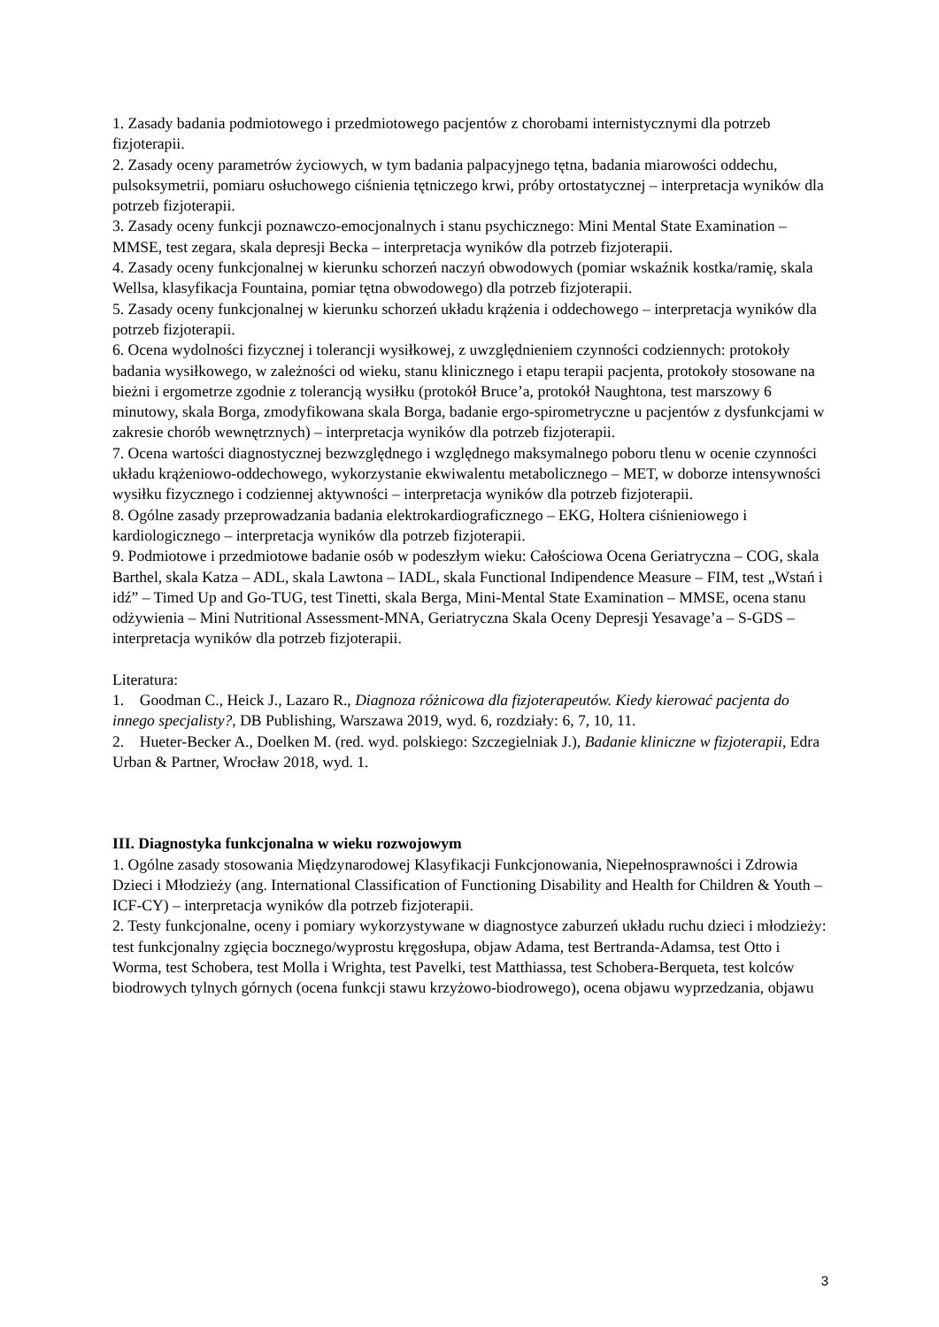1. Zasady badania podmiotowego i przedmiotowego pacjentów z chorobami internistycznymi dla potrzeb fizjoterapii.
2. Zasady oceny parametrów życiowych, w tym badania palpacyjnego tętna, badania miarowości oddechu, pulsoksymetrii, pomiaru osłuchowego ciśnienia tętniczego krwi, próby ortostatycznej – interpretacja wyników dla potrzeb fizjoterapii.
3. Zasady oceny funkcji poznawczo-emocjonalnych i stanu psychicznego: Mini Mental State Examination – MMSE, test zegara, skala depresji Becka – interpretacja wyników dla potrzeb fizjoterapii.
4. Zasady oceny funkcjonalnej w kierunku schorzeń naczyń obwodowych (pomiar wskaźnik kostka/ramię, skala Wellsa, klasyfikacja Fountaina, pomiar tętna obwodowego) dla potrzeb fizjoterapii.
5. Zasady oceny funkcjonalnej w kierunku schorzeń układu krążenia i oddechowego – interpretacja wyników dla potrzeb fizjoterapii.
6. Ocena wydolności fizycznej i tolerancji wysiłkowej, z uwzględnieniem czynności codziennych: protokoły badania wysiłkowego, w zależności od wieku, stanu klinicznego i etapu terapii pacjenta, protokoły stosowane na bieżni i ergometrze zgodnie z tolerancją wysiłku (protokół Bruce’a, protokół Naughtona, test marszowy 6 minutowy, skala Borga, zmodyfikowana skala Borga, badanie ergo-spirometryczne u pacjentów z dysfunkcjami w zakresie chorób wewnętrznych) – interpretacja wyników dla potrzeb fizjoterapii.
7. Ocena wartości diagnostycznej bezwzględnego i względnego maksymalnego poboru tlenu w ocenie czynności układu krążeniowo-oddechowego, wykorzystanie ekwiwalentu metabolicznego – MET, w doborze intensywności wysiłku fizycznego i codziennej aktywności – interpretacja wyników dla potrzeb fizjoterapii.
8. Ogólne zasady przeprowadzania badania elektrokardiograficznego – EKG, Holtera ciśnieniowego i kardiologicznego – interpretacja wyników dla potrzeb fizjoterapii.
9. Podmiotowe i przedmiotowe badanie osób w podeszłym wieku: Całościowa Ocena Geriatryczna – COG, skala Barthel, skala Katza – ADL, skala Lawtona – IADL, skala Functional Indipendence Measure – FIM, test „Wstań i idź” – Timed Up and Go-TUG, test Tinetti, skala Berga, Mini-Mental State Examination – MMSE, ocena stanu odżywienia – Mini Nutritional Assessment-MNA, Geriatryczna Skala Oceny Depresji Yesavage’a – S-GDS – interpretacja wyników dla potrzeb fizjoterapii.
Literatura:
1. Goodman C., Heick J., Lazaro R., Diagnoza różnicowa dla fizjoterapeutów. Kiedy kierować pacjenta do innego specjalisty?, DB Publishing, Warszawa 2019, wyd. 6, rozdziały: 6, 7, 10, 11.
2. Hueter-Becker A., Doelken M. (red. wyd. polskiego: Szczegielniak J.), Badanie kliniczne w fizjoterapii, Edra Urban & Partner, Wrocław 2018, wyd. 1.
III. Diagnostyka funkcjonalna w wieku rozwojowym
1. Ogólne zasady stosowania Międzynarodowej Klasyfikacji Funkcjonowania, Niepełnosprawności i Zdrowia Dzieci i Młodzieży (ang. International Classification of Functioning Disability and Health for Children & Youth – ICF-CY) – interpretacja wyników dla potrzeb fizjoterapii.
2. Testy funkcjonalne, oceny i pomiary wykorzystywane w diagnostyce zaburzeń układu ruchu dzieci i młodzieży: test funkcjonalny zgięcia bocznego/wyprostu kręgosłupa, objaw Adama, test Bertranda-Adamsa, test Otto i Worma, test Schobera, test Molla i Wrighta, test Pavelki, test Matthiassa, test Schobera-Berqueta, test kolców biodrowych tylnych górnych (ocena funkcji stawu krzyżowo-biodrowego), ocena objawu wyprzedzania, objawu
3